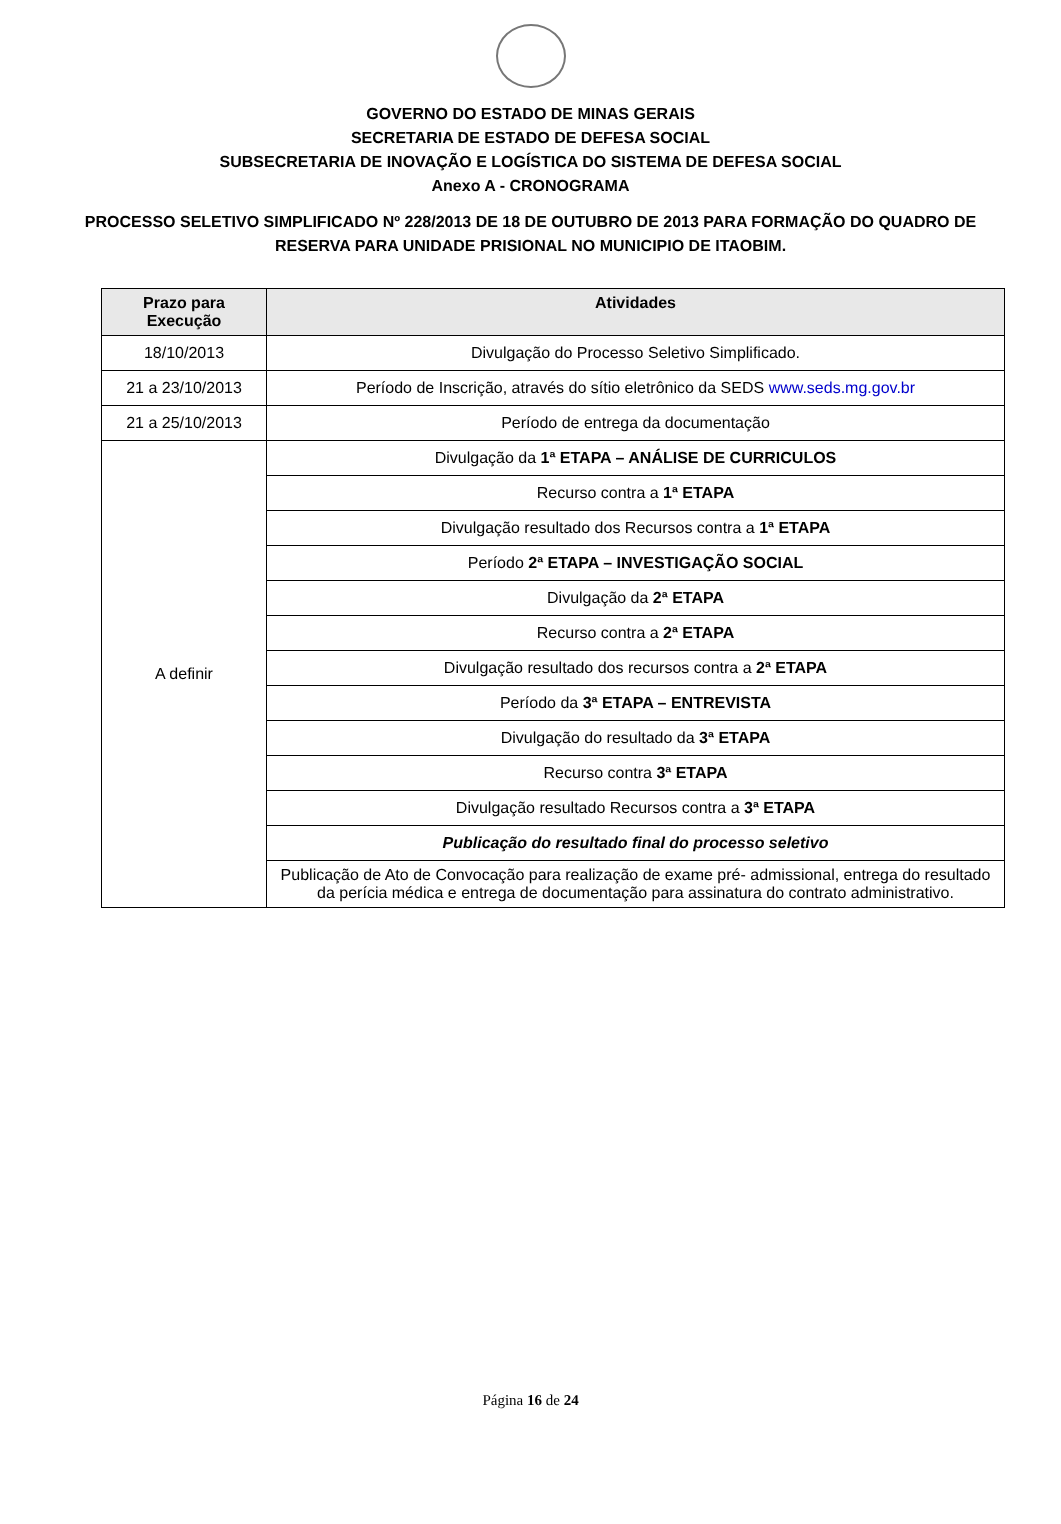GOVERNO DO ESTADO DE MINAS GERAIS
SECRETARIA DE ESTADO DE DEFESA SOCIAL
SUBSECRETARIA DE INOVAÇÃO E LOGÍSTICA DO SISTEMA DE DEFESA SOCIAL
Anexo A - CRONOGRAMA
PROCESSO SELETIVO SIMPLIFICADO Nº 228/2013 DE 18 DE OUTUBRO DE 2013 PARA FORMAÇÃO DO QUADRO DE RESERVA PARA UNIDADE PRISIONAL NO MUNICIPIO DE ITAOBIM.
| Prazo para Execução | Atividades |
| --- | --- |
| 18/10/2013 | Divulgação do Processo Seletivo Simplificado. |
| 21 a 23/10/2013 | Período de Inscrição, através do sítio eletrônico da SEDS www.seds.mg.gov.br |
| 21 a 25/10/2013 | Período de entrega da documentação |
| A definir | Divulgação da 1ª ETAPA – ANÁLISE DE CURRICULOS |
| | Recurso contra a 1ª ETAPA |
| | Divulgação resultado dos Recursos contra a 1ª ETAPA |
| | Período 2ª ETAPA – INVESTIGAÇÃO SOCIAL |
| | Divulgação da 2ª ETAPA |
| | Recurso contra a 2ª ETAPA |
| | Divulgação resultado dos recursos contra a 2ª ETAPA |
| | Período da 3ª ETAPA – ENTREVISTA |
| | Divulgação do resultado da 3ª ETAPA |
| | Recurso contra 3ª ETAPA |
| | Divulgação resultado Recursos contra a 3ª ETAPA |
| | Publicação do resultado final do processo seletivo |
| | Publicação de Ato de Convocação para realização de exame pré- admissional, entrega do resultado da perícia médica e entrega de documentação para assinatura do contrato administrativo. |
Página 16 de 24